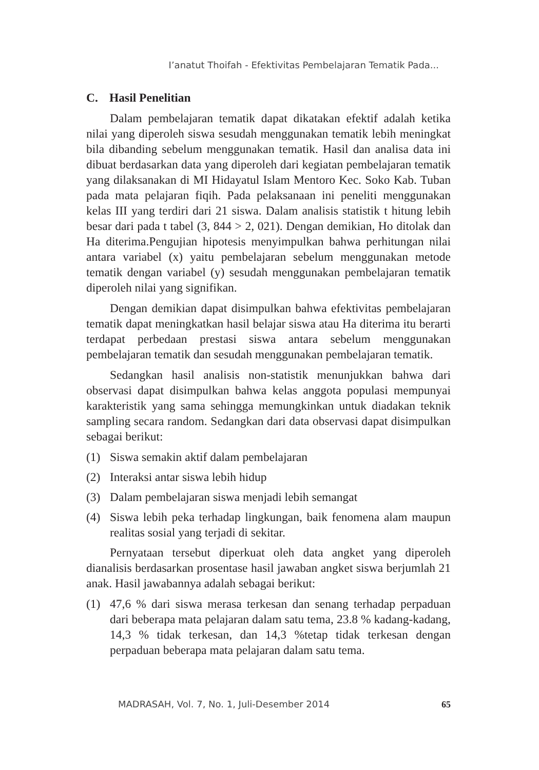I’anatut Thoifah - Efektivitas Pembelajaran Tematik Pada...
C. Hasil Penelitian
Dalam pembelajaran tematik dapat dikatakan efektif adalah ketika nilai yang diperoleh siswa sesudah menggunakan tematik lebih meningkat bila dibanding sebelum menggunakan tematik. Hasil dan analisa data ini dibuat berdasarkan data yang diperoleh dari kegiatan pembelajaran tematik yang dilaksanakan di MI Hidayatul Islam Mentoro Kec. Soko Kab. Tuban pada mata pelajaran fiqih. Pada pelaksanaan ini peneliti menggunakan kelas III yang terdiri dari 21 siswa. Dalam analisis statistik t hitung lebih besar dari pada t tabel (3, 844 > 2, 021). Dengan demikian, Ho ditolak dan Ha diterima.Pengujian hipotesis menyimpulkan bahwa perhitungan nilai antara variabel (x) yaitu pembelajaran sebelum menggunakan metode tematik dengan variabel (y) sesudah menggunakan pembelajaran tematik diperoleh nilai yang signifikan.
Dengan demikian dapat disimpulkan bahwa efektivitas pembelajaran tematik dapat meningkatkan hasil belajar siswa atau Ha diterima itu berarti terdapat perbedaan prestasi siswa antara sebelum menggunakan pembelajaran tematik dan sesudah menggunakan pembelajaran tematik.
Sedangkan hasil analisis non-statistik menunjukkan bahwa dari observasi dapat disimpulkan bahwa kelas anggota populasi mempunyai karakteristik yang sama sehingga memungkinkan untuk diadakan teknik sampling secara random. Sedangkan dari data observasi dapat disimpulkan sebagai berikut:
(1) Siswa semakin aktif dalam pembelajaran
(2) Interaksi antar siswa lebih hidup
(3) Dalam pembelajaran siswa menjadi lebih semangat
(4) Siswa lebih peka terhadap lingkungan, baik fenomena alam maupun realitas sosial yang terjadi di sekitar.
Pernyataan tersebut diperkuat oleh data angket yang diperoleh dianalisis berdasarkan prosentase hasil jawaban angket siswa berjumlah 21 anak. Hasil jawabannya adalah sebagai berikut:
(1) 47,6 % dari siswa merasa terkesan dan senang terhadap perpaduan dari beberapa mata pelajaran dalam satu tema, 23.8 % kadang-kadang, 14,3 % tidak terkesan, dan 14,3 %tetap tidak terkesan dengan perpaduan beberapa mata pelajaran dalam satu tema.
MADRASAH, Vol. 7, No. 1, Juli-Desember 2014 65